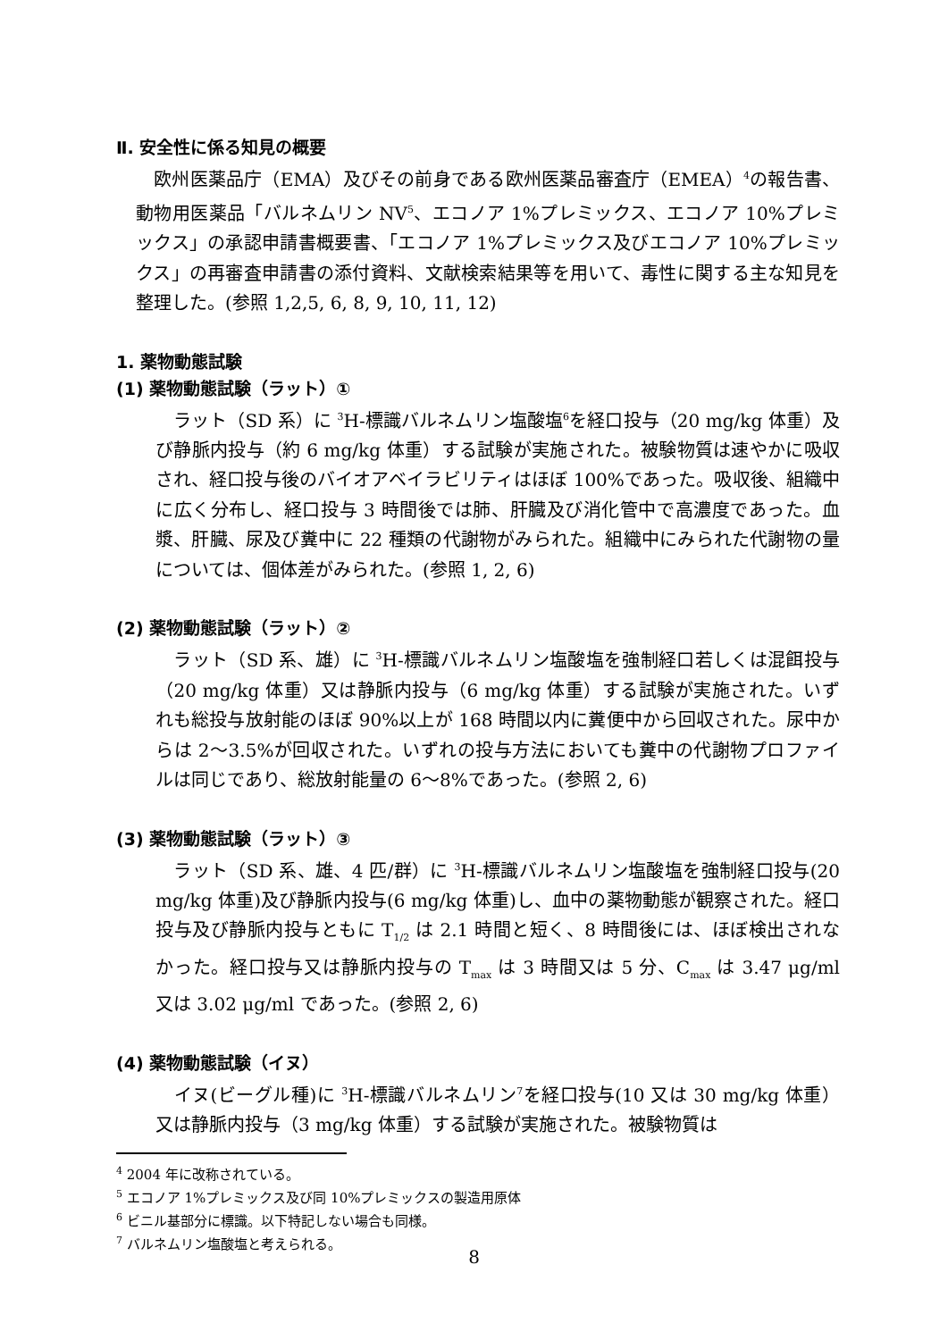Ⅱ. 安全性に係る知見の概要
　欧州医薬品庁（EMA）及びその前身である欧州医薬品審査庁（EMEA）<sup>4</sup>の報告書、動物用医薬品「バルネムリン NV<sup>5</sup>、エコノア 1%プレミックス、エコノア 10%プレミックス」の承認申請書概要書、「エコノア 1%プレミックス及びエコノア 10%プレミックス」の再審査申請書の添付資料、文献検索結果等を用いて、毒性に関する主な知見を整理した。(参照 1,2,5, 6, 8, 9, 10, 11, 12)
1. 薬物動態試験
(1) 薬物動態試験（ラット）①
　ラット（SD 系）に <sup>3</sup>H-標識バルネムリン塩酸塩<sup>6</sup>を経口投与（20 mg/kg 体重）及び静脈内投与（約 6 mg/kg 体重）する試験が実施された。被験物質は速やかに吸収され、経口投与後のバイオアベイラビリティはほぼ 100%であった。吸収後、組織中に広く分布し、経口投与 3 時間後では肺、肝臓及び消化管中で高濃度であった。血漿、肝臓、尿及び糞中に 22 種類の代謝物がみられた。組織中にみられた代謝物の量については、個体差がみられた。(参照 1, 2, 6)
(2) 薬物動態試験（ラット）②
　ラット（SD 系、雄）に <sup>3</sup>H-標識バルネムリン塩酸塩を強制経口若しくは混餌投与（20 mg/kg 体重）又は静脈内投与（6 mg/kg 体重）する試験が実施された。いずれも総投与放射能のほぼ 90%以上が 168 時間以内に糞便中から回収された。尿中からは 2～3.5%が回収された。いずれの投与方法においても糞中の代謝物プロファイルは同じであり、総放射能量の 6～8%であった。(参照 2, 6)
(3) 薬物動態試験（ラット）③
　ラット（SD 系、雄、4 匹/群）に <sup>3</sup>H-標識バルネムリン塩酸塩を強制経口投与(20 mg/kg 体重)及び静脈内投与(6 mg/kg 体重)し、血中の薬物動態が観察された。経口投与及び静脈内投与ともに T<sub>1/2</sub> は 2.1 時間と短く、8 時間後には、ほぼ検出されなかった。経口投与又は静脈内投与の T<sub>max</sub> は 3 時間又は 5 分、C<sub>max</sub> は 3.47 μg/ml 又は 3.02 μg/ml であった。(参照 2, 6)
(4) 薬物動態試験（イヌ）
　イヌ(ビーグル種)に <sup>3</sup>H-標識バルネムリン<sup>7</sup>を経口投与(10 又は 30 mg/kg 体重）又は静脈内投与（3 mg/kg 体重）する試験が実施された。被験物質は
<sup>4</sup> 2004 年に改称されている。
<sup>5</sup> エコノア 1%プレミックス及び同 10%プレミックスの製造用原体
<sup>6</sup> ビニル基部分に標識。以下特記しない場合も同様。
<sup>7</sup> バルネムリン塩酸塩と考えられる。
8